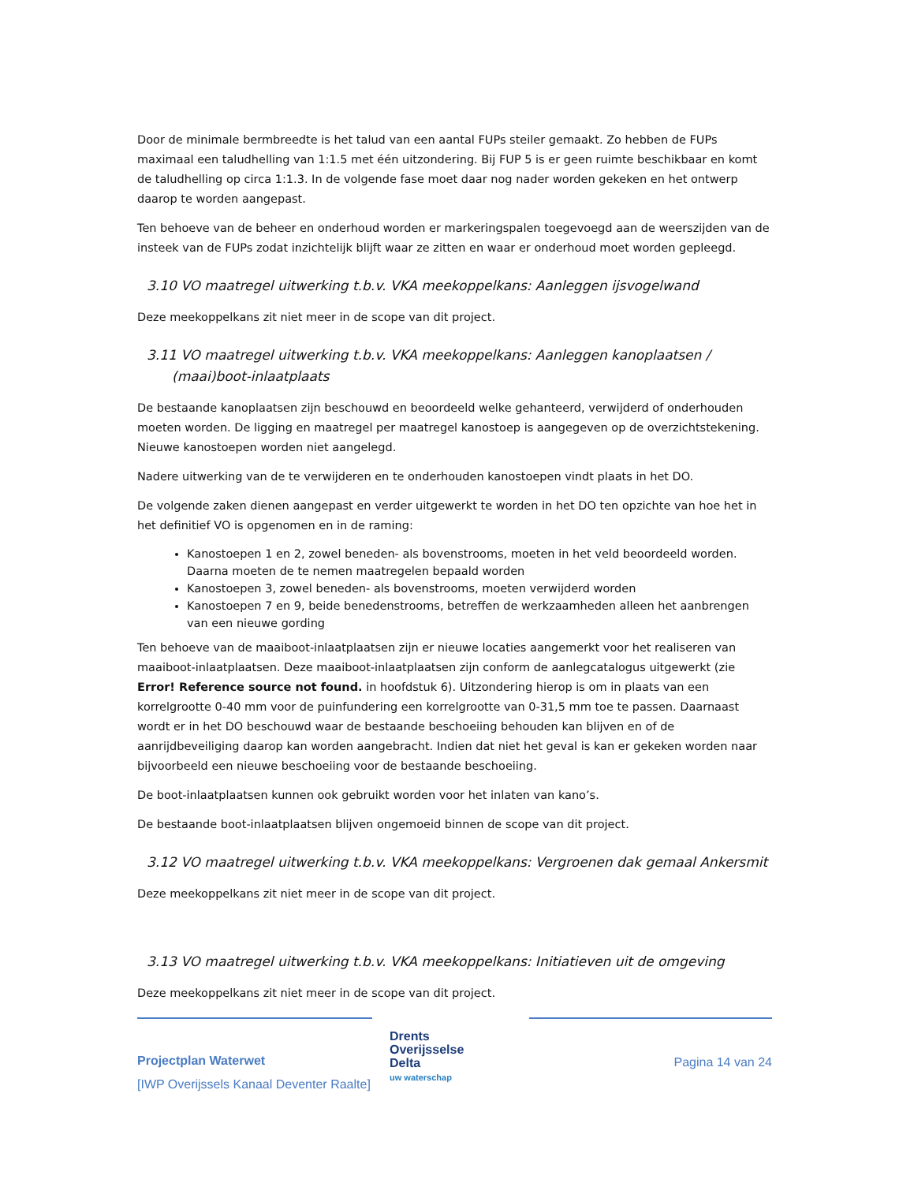Door de minimale bermbreedte is het talud van een aantal FUPs steiler gemaakt. Zo hebben de FUPs maximaal een taludhelling van 1:1.5 met één uitzondering. Bij FUP 5 is er geen ruimte beschikbaar en komt de taludhelling op circa 1:1.3. In de volgende fase moet daar nog nader worden gekeken en het ontwerp daarop te worden aangepast.
Ten behoeve van de beheer en onderhoud worden er markeringspalen toegevoegd aan de weerszijden van de insteek van de FUPs zodat inzichtelijk blijft waar ze zitten en waar er onderhoud moet worden gepleegd.
3.10 VO maatregel uitwerking t.b.v. VKA meekoppelkans: Aanleggen ijsvogelwand
Deze meekoppelkans zit niet meer in de scope van dit project.
3.11 VO maatregel uitwerking t.b.v. VKA meekoppelkans: Aanleggen kanoplaatsen / (maai)boot-inlaatplaats
De bestaande kanoplaatsen zijn beschouwd en beoordeeld welke gehanteerd, verwijderd of onderhouden moeten worden. De ligging en maatregel per maatregel kanostoep is aangegeven op de overzichtstekening. Nieuwe kanostoepen worden niet aangelegd.
Nadere uitwerking van de te verwijderen en te onderhouden kanostoepen vindt plaats in het DO.
De volgende zaken dienen aangepast en verder uitgewerkt te worden in het DO ten opzichte van hoe het in het definitief VO is opgenomen en in de raming:
Kanostoepen 1 en 2, zowel beneden- als bovenstrooms, moeten in het veld beoordeeld worden. Daarna moeten de te nemen maatregelen bepaald worden
Kanostoepen 3, zowel beneden- als bovenstrooms, moeten verwijderd worden
Kanostoepen 7 en 9, beide benedenstrooms, betreffen de werkzaamheden alleen het aanbrengen van een nieuwe gording
Ten behoeve van de maaiboot-inlaatplaatsen zijn er nieuwe locaties aangemerkt voor het realiseren van maaiboot-inlaatplaatsen. Deze maaiboot-inlaatplaatsen zijn conform de aanlegcatalogus uitgewerkt (zie Error! Reference source not found. in hoofdstuk 6). Uitzondering hierop is om in plaats van een korrelgrootte 0-40 mm voor de puinfundering een korrelgrootte van 0-31,5 mm toe te passen. Daarnaast wordt er in het DO beschouwd waar de bestaande beschoeiing behouden kan blijven en of de aanrijdbeveiliging daarop kan worden aangebracht. Indien dat niet het geval is kan er gekeken worden naar bijvoorbeeld een nieuwe beschoeiing voor de bestaande beschoeiing.
De boot-inlaatplaatsen kunnen ook gebruikt worden voor het inlaten van kano’s.
De bestaande boot-inlaatplaatsen blijven ongemoeid binnen de scope van dit project.
3.12 VO maatregel uitwerking t.b.v. VKA meekoppelkans: Vergroenen dak gemaal Ankersmit
Deze meekoppelkans zit niet meer in de scope van dit project.
3.13 VO maatregel uitwerking t.b.v. VKA meekoppelkans: Initiatieven uit de omgeving
Deze meekoppelkans zit niet meer in de scope van dit project.
Projectplan Waterwet
[IWP Overijssels Kanaal Deventer Raalte]
Drents
Overijsselse
Delta
uw waterschap
Pagina 14 van 24